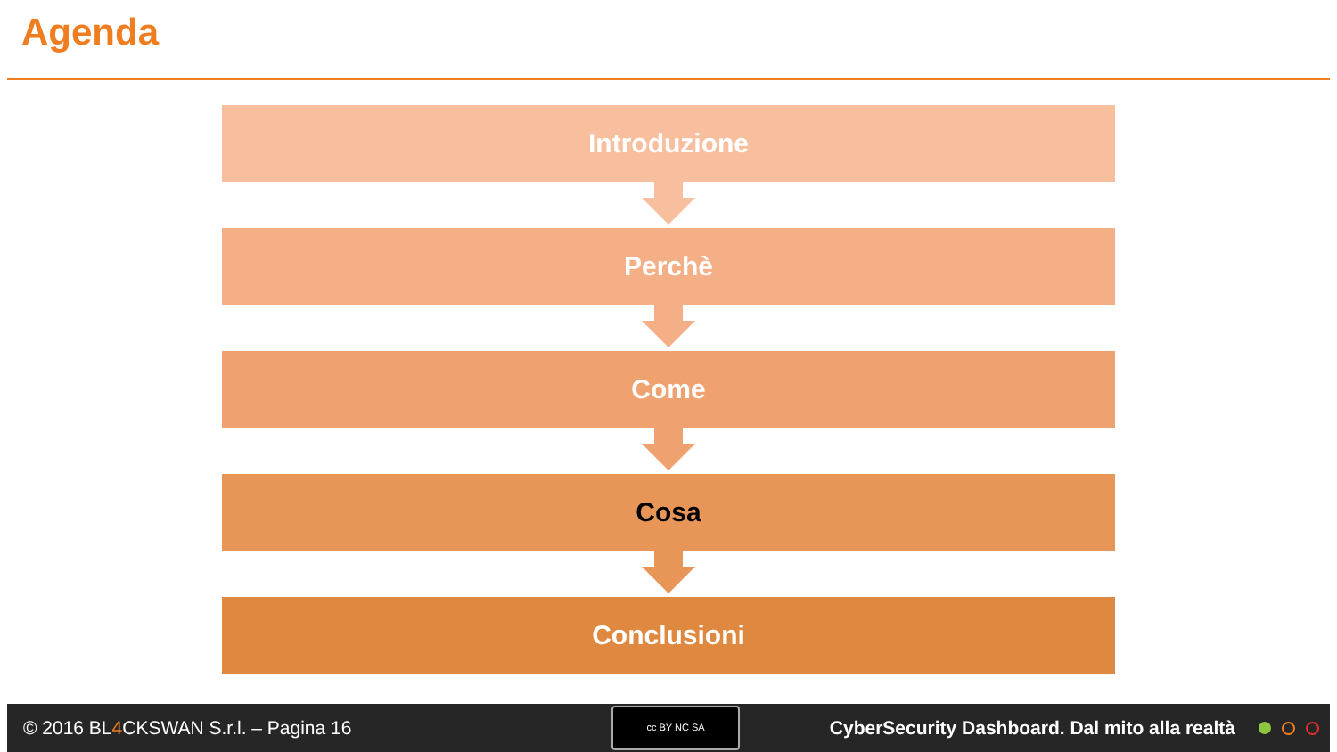Agenda
Introduzione
Perchè
Come
Cosa
Conclusioni
© 2016 BL4 CKSWAN S.r.l. – Pagina 16
cc BY NC SA
CyberSecurity Dashboard. Dal mito alla realtà